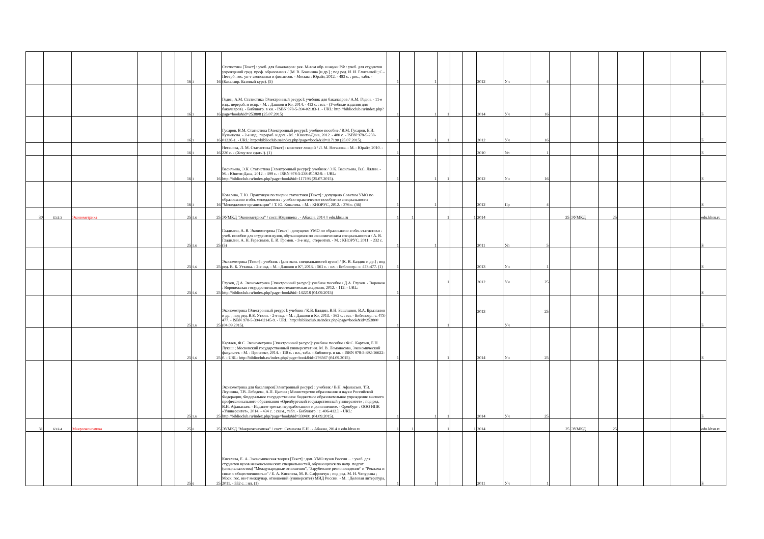| | | | | | 16 | 3 | 16 | Статистика [Текст] : учеб. для бакалавров: рек. М-вом обр. и науки РФ : учеб. для студентов учреждений сред. проф. образования / [М. В. Боченина [и др.] ; под ред. И. И. Елисеевой ; С.-Петерб. гос. ун-т экономики и финансов. - Москва : Юрайт, 2012. - 483 с. : рис., табл. - (Бакалавр. Базовый курс). (5) | 1 | | 1 | | | | 2012 | Уч | 4 | | | | | | | Б |
| | | | | | 16 | 3 | 16 | Годин, А.М. Статистика [Электронный ресурс]: учебник для бакалавров / А.М. Годин. - 11-е изд., перераб. и испр. - М. : Дашков и Ко, 2014. - 412 с. : ил. - (Учебные издания для бакалавров). - Библиогр. в кн. - ISBN 978-5-394-02183-1. - URL: http://biblioclub.ru/index.php?page=book&id=253808 (25.07.2015) | 1 | | 1 | 1 | | | 2014 | Уч | 16 | | | | | | | Б |
| | | | | | 16 | 3 | 16 | Гусаров, В.М. Статистика [Электронный ресурс]: учебное пособие / В.М. Гусаров, Е.И. Кузнецова. - 2-е изд., перераб. и доп. - М. : Юнити-Дана, 2012. - 480 с. - ISBN 978-5-238-01226-1. - URL: http://biblioclub.ru/index.php?page=book&id=117190 (25.07.2015). | 1 | | 1 | 1 | | | 2012 | Уч | 16 | | | | | | | Б |
| | | | | | 16 | 3 | 16 | Неганова, Л. М. Статистика [Текст] : конспект лекций / Л. М. Неганова. - М. : Юрайт, 2010. - 220 с. - (Хочу все сдать!). (1) | 1 | | | | | | 2010 | Уп | 1 | | | | | | | Б |
| | | | | | 16 | 3 | 16 | Васильева, Э.К. Статистика [Электронный ресурс]: учебник / Э.К. Васильева, В.С. Лялин. - М. : Юнити-Дана, 2012. - 399 с. - ISBN 978-5-238-01192-9. - URL: http://biblioclub.ru/index.php?page=book&id=117193 (25.07.2015). | 1 | | 1 | 1 | | | 2012 | Уч | 16 | | | | | | | Б |
| | | | | | 16 | 3 | 16 | Ковалева, Т. Ю. Практикум по теории статистики [Текст] : допущено Советом УМО по образованию в обл. менеджмента : учебно-практическое пособие по специальности "Менеджмент организации" / Т. Ю. Ковалева. - М. : КНОРУС, 2012. - 376 с. (36) | 1 | | 1 | | | | 2012 | Пр | 4 | | | | | | | Б |
| 30 | Б3.Б.3 | Эконометрика | | | 25 | 5,6 | 25 | ЭУМКД "Эконометрика" / сост.:Юдинцева . - Абакан, 2014 // edu.khsu.ru | 1 | 1 | | 1 | | 1 | 2014 | | | 25 | ЭУМКД | 25 | | | | edu.khsu.ru |
| | | | | | 25 | 5,6 | 25 | Гладилин, А. В. Эконометрика [Текст] : допущено УМО по образованию в обл. статистики : учеб. пособие для студентов вузов, обучающихся по экономическим специальностям / А. В. Гладилин, А. Н. Герасимов, Е. И. Громов. - 3-е изд., стереотип. - М. : КНОРУС, 2011. - 232 с. (5) | 1 | | 1 | | | | 2011 | Уп | 5 | | | | | | | Б |
| | | | | | 25 | 5,6 | 25 | Эконометрика [Текст] : учебник : [для экон. специальностей вузов] / [К. В. Балдин и др.] ; под ред. В. Б. Уткина. - 2-е изд. - М. : Дашков и К°, 2013. - 561 с. : ил. - Библиогр.: с. 473-477. (1) | 1 | | | | | | 2013 | Уч | 1 | | | | | | | Б |
| | | | | | 25 | 5,6 | 25 | Глухов, Д.А. Эконометрика [Электронный ресурс]: учебное пособие / Д.А. Глухов. - Воронеж : Воронежская государственная лесотехническая академия, 2012. - 112. - URL: http://biblioclub.ru/index.php?page=book&id=142218 (04.09.2015) | 1 | | | 1 | | | 2012 | Уч | 25 | | | | | | | Б |
| | | | | | 25 | 5,6 | 25 | Эконометрика [Электронный ресурс]: учебник / К.В. Балдин, В.Н. Башлыков, В.А. Брызгалов и др. ; под ред. В.Б. Уткин. - 2-е изд. - М. : Дашков и Ко, 2013. - 562 с. : ил. - Библиогр.: с. 473-477. - ISBN 978-5-394-02145-9. - URL: http://biblioclub.ru/index.php?page=book&id=253800 (04.09.2015). | 1 | | | 1 | | | 2013 | Уч | 25 | | | | | | | Б |
| | | | | | 25 | 5,6 | 25 | Картаев, Ф.С. Эконометрика [Электронный ресурс]: учебное пособие / Ф.С. Картаев, Е.Н. Лукаш ; Московский государственный университет им. М. В. Ломоносова, Экономический факультет. - М. : Проспект, 2014. - 118 с. : ил., табл. - Библиогр. в кн. - ISBN 978-5-392-16622-0. - URL: http://biblioclub.ru/index.php?page=book&id=276567 (04.09.2015). | 1 | | | 1 | | | 2014 | Уч | 25 | | | | | | | Б |
| | | | | | 25 | 5,6 | 25 | Эконометрика для бакалавров[Электронный ресурс] : учебник / В.Н. Афанасьев, Т.В. Леушина, Т.В. Лебедева, А.П. Цыпин ; Министерство образования и науки Российской Федерации, Федеральное государственное бюджетное образовательное учреждение высшего профессионального образования «Оренбургский государственный университет» ; под ред. В.Н. Афанасьев. - Издание третье, переработанное и дополненное. - Оренбург : ООО ИПК «Университет», 2014. - 434 с. : схем., табл. - Библиогр.: с. 406-412.]. - URL: http://biblioclub.ru/index.php?page=book&id=330491 (04.09.2015). | 1 | | 1 | 1 | | | 2014 | Уч | 25 | | | | | | | Б |
| 31 | Б3.Б.4 | Макроэкономика | | | 25 | 6 | 25 | ЭУМКД "Макроэкономика" / сост.: Семенова Е.Н . - Абакан, 2014 // edu.khsu.ru | 1 | 1 | | 1 | | 1 | 2014 | | | 25 | ЭУМКД | 25 | | | | edu.khsu.ru |
| | | | | | 25 | 6 | 25 | Киселева, Е. А. Экономическая теория [Текст] : доп. УМО вузов России ... : учеб. для студентов вузов неэкономических специальностей, обучающихся по напр. подгот. (специальностям) "Международные отношения", "Зарубежное регионоведение" и "Реклама и связи с общественностью" / Е. А. Киселева, М. В. Сафрончук ; под ред. М. Н. Чепурина ; Моск. гос. ин-т междунар. отношений (университет) МИД России. - М. : Деловая литература, 2011. - 552 с. : ил. (1) | 1 | | 1 | | | | 2011 | Уч | 1 | | | | | | | Б |